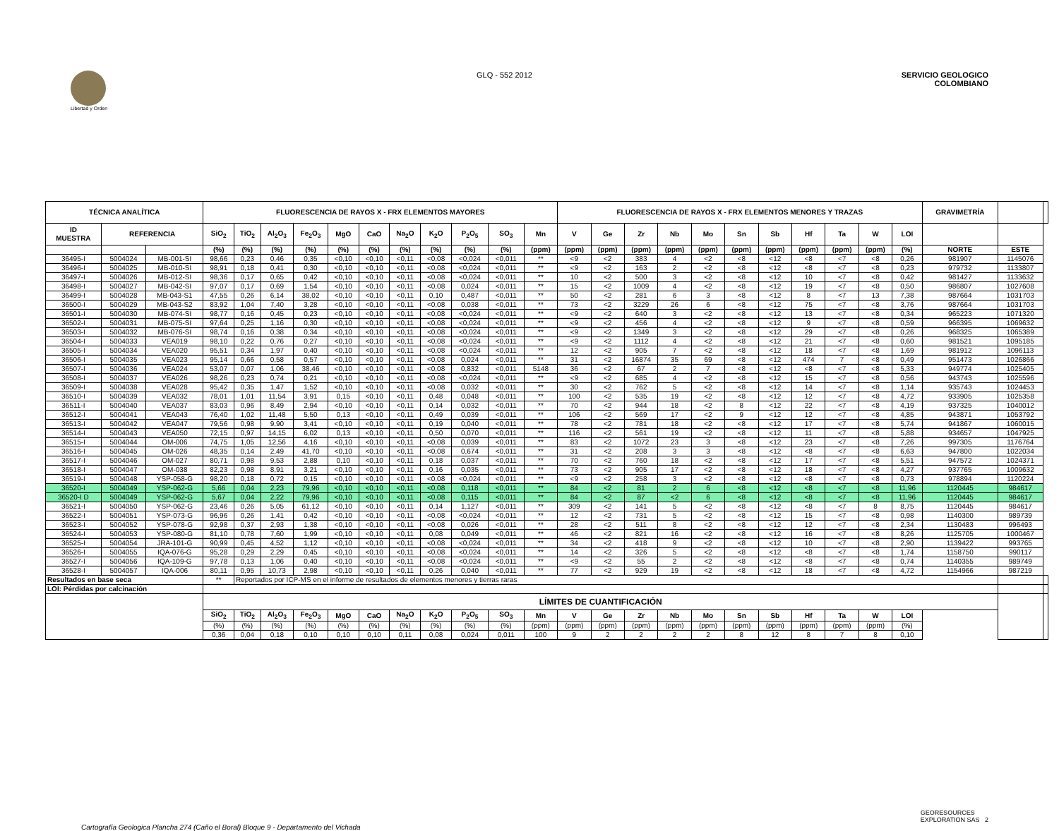Libertad y Orden
GLQ - 552 2012 SERVICIO GEOLOGICO
COLOMBIANO
| TÉCNICA ANALÍTICA | | | FLUORESCENCIA DE RAYOS X - FRX ELEMENTOS MAYORES | | | | | | | | | | | FLUORESCENCIA DE RAYOS X - FRX ELEMENTOS MENORES Y TRAZAS | | | | | | | | | | | GRAVIMETRÍA | | |
| --- | --- | --- | --- | --- | --- | --- | --- | --- | --- | --- | --- | --- | --- | --- | --- | --- | --- | --- | --- | --- | --- | --- | --- | --- | --- | --- | --- |
| ID MUESTRA | REFERENCIA | | SiO<sub>2</sub> | TiO<sub>2</sub> | Al<sub>2</sub>O<sub>3</sub> | Fe<sub>2</sub>O<sub>3</sub> | MgO | CaO | Na<sub>2</sub>O | K<sub>2</sub>O | P<sub>2</sub>O<sub>5</sub> | SO<sub>3</sub> | Mn | V | Ge | Zr | Nb | Mo | Sn | Sb | Hf | Ta | W | LOI | | | |
| | | | (%) | (%) | (%) | (%) | (%) | (%) | (%) | (%) | (%) | (%) | (ppm) | (ppm) | (ppm) | (ppm) | (ppm) | (ppm) | (ppm) | (ppm) | (ppm) | (ppm) | (ppm) | (%) | NORTE | ESTE | |
| 36495-I | 5004024 | MB-001-SI | 98,66 | 0,23 | 0,46 | 0,35 | <0,10 | <0,10 | <0,11 | <0,08 | <0,024 | <0,011 | ** | <9 | <2 | 383 | 4 | <2 | <8 | <12 | <8 | <7 | <8 | 0,26 | 981907 | 1145076 | |
| 36496-I | 5004025 | MB-010-SI | 98,91 | 0,18 | 0,41 | 0,30 | <0,10 | <0,10 | <0,11 | <0,08 | <0,024 | <0,011 | ** | <9 | <2 | 163 | 2 | <2 | <8 | <12 | <8 | <7 | <8 | 0,23 | 979732 | 1133807 | |
| 36497-I | 5004026 | MB-012-SI | 98,36 | 0,17 | 0,65 | 0,42 | <0,10 | <0,10 | <0,11 | <0,08 | <0,024 | <0,011 | ** | 10 | <2 | 500 | 3 | <2 | <8 | <12 | 10 | <7 | <8 | 0,42 | 981427 | 1133632 | |
| 36498-I | 5004027 | MB-042-SI | 97,07 | 0,17 | 0,69 | 1,54 | <0,10 | <0,10 | <0,11 | <0,08 | 0,024 | <0,011 | ** | 15 | <2 | 1009 | 4 | <2 | <8 | <12 | 19 | <7 | <8 | 0,50 | 986807 | 1027608 | |
| 36499-I | 5004028 | MB-043-S1 | 47,55 | 0,26 | 6,14 | 38,02 | <0,10 | <0,10 | <0,11 | 0,10 | 0,487 | <0,011 | ** | 50 | <2 | 281 | 6 | 3 | <8 | <12 | 8 | <7 | 13 | 7,38 | 987664 | 1031703 | |
| 36500-I | 5004029 | MB-043-S2 | 83,92 | 1,04 | 7,40 | 3,28 | <0,10 | <0,10 | <0,11 | <0,08 | 0,038 | <0,011 | ** | 73 | <2 | 3229 | 26 | 6 | <8 | <12 | 75 | <7 | <8 | 3,76 | 987664 | 1031703 | |
| 36501-I | 5004030 | MB-074-SI | 98,77 | 0,16 | 0,45 | 0,23 | <0,10 | <0,10 | <0,11 | <0,08 | <0,024 | <0,011 | ** | <9 | <2 | 640 | 3 | <2 | <8 | <12 | 13 | <7 | <8 | 0,34 | 965223 | 1071320 | |
| 36502-I | 5004031 | MB-075-SI | 97,64 | 0,25 | 1,16 | 0,30 | <0,10 | <0,10 | <0,11 | <0,08 | <0,024 | <0,011 | ** | <9 | <2 | 456 | 4 | <2 | <8 | <12 | 9 | <7 | <8 | 0,59 | 966395 | 1069632 | |
| 36503-I | 5004032 | MB-076-SI | 98,74 | 0,16 | 0,38 | 0,34 | <0,10 | <0,10 | <0,11 | <0,08 | <0,024 | <0,011 | ** | <9 | <2 | 1349 | 3 | <2 | <8 | <12 | 29 | <7 | <8 | 0,26 | 968325 | 1065389 | |
| 36504-I | 5004033 | VEA019 | 98,10 | 0,22 | 0,76 | 0,27 | <0,10 | <0,10 | <0,11 | <0,08 | <0,024 | <0,011 | ** | <9 | <2 | 1112 | 4 | <2 | <8 | <12 | 21 | <7 | <8 | 0,60 | 981521 | 1095185 | |
| 36505-I | 5004034 | VEA020 | 95,51 | 0,34 | 1,97 | 0,40 | <0,10 | <0,10 | <0,11 | <0,08 | <0,024 | <0,011 | ** | 12 | <2 | 905 | 7 | <2 | <8 | <12 | 18 | <7 | <8 | 1,69 | 981912 | 1096113 | |
| 36506-I | 5004035 | VEA023 | 95,14 | 0,66 | 0,58 | 0,57 | <0,10 | <0,10 | <0,11 | <0,08 | 0,024 | <0,011 | ** | 31 | <2 | 16874 | 35 | 69 | <8 | <12 | 474 | 7 | <8 | 0,49 | 951473 | 1026866 | |
| 36507-I | 5004036 | VEA024 | 53,07 | 0,07 | 1,06 | 38,46 | <0,10 | <0,10 | <0,11 | <0,08 | 0,832 | <0,011 | 5148 | 36 | <2 | 67 | 2 | 7 | <8 | <12 | <8 | <7 | <8 | 5,33 | 949774 | 1025405 | |
| 36508-I | 5004037 | VEA026 | 98,26 | 0,23 | 0,74 | 0,21 | <0,10 | <0,10 | <0,11 | <0,08 | <0,024 | <0,011 | ** | <9 | <2 | 685 | 4 | <2 | <8 | <12 | 15 | <7 | <8 | 0,56 | 943743 | 1025596 | |
| 36509-I | 5004038 | VEA028 | 95,42 | 0,35 | 1,47 | 1,52 | <0,10 | <0,10 | <0,11 | <0,08 | 0,032 | <0,011 | ** | 30 | <2 | 762 | 5 | <2 | <8 | <12 | 14 | <7 | <8 | 1,14 | 935743 | 1024453 | |
| 36510-I | 5004039 | VEA032 | 78,01 | 1,01 | 11,54 | 3,91 | 0,15 | <0,10 | <0,11 | 0,48 | 0,048 | <0,011 | ** | 100 | <2 | 535 | 19 | <2 | <8 | <12 | 12 | <7 | <8 | 4,72 | 933905 | 1025358 | |
| 36511-I | 5004040 | VEA037 | 83,03 | 0,96 | 8,49 | 2,94 | <0,10 | <0,10 | <0,11 | 0,14 | 0,032 | <0,011 | ** | 70 | <2 | 944 | 18 | <2 | 8 | <12 | 22 | <7 | <8 | 4,19 | 937325 | 1040012 | |
| 36512-I | 5004041 | VEA043 | 76,40 | 1,02 | 11,48 | 5,50 | 0,13 | <0,10 | <0,11 | 0,49 | 0,039 | <0,011 | ** | 106 | <2 | 569 | 17 | <2 | 9 | <12 | 12 | <7 | <8 | 4,85 | 943871 | 1053792 | |
| 36513-I | 5004042 | VEA047 | 79,56 | 0,98 | 9,90 | 3,41 | <0,10 | <0,10 | <0,11 | 0,19 | 0,040 | <0,011 | ** | 78 | <2 | 781 | 18 | <2 | <8 | <12 | 17 | <7 | <8 | 5,74 | 941867 | 1060015 | |
| 36514-I | 5004043 | VEA050 | 72,15 | 0,97 | 14,15 | 6,02 | 0,13 | <0,10 | <0,11 | 0,50 | 0,070 | <0,011 | ** | 116 | <2 | 561 | 19 | <2 | <8 | <12 | 11 | <7 | <8 | 5,88 | 934657 | 1047925 | |
| 36515-I | 5004044 | OM-006 | 74,75 | 1,05 | 12,56 | 4,16 | <0,10 | <0,10 | <0,11 | <0,08 | 0,039 | <0,011 | ** | 83 | <2 | 1072 | 23 | 3 | <8 | <12 | 23 | <7 | <8 | 7,26 | 997305 | 1176764 | |
| 36516-I | 5004045 | OM-026 | 48,35 | 0,14 | 2,49 | 41,70 | <0,10 | <0,10 | <0,11 | <0,08 | 0,674 | <0,011 | ** | 31 | <2 | 208 | 3 | 3 | <8 | <12 | <8 | <7 | <8 | 6,63 | 947800 | 1022034 | |
| 36517-I | 5004046 | OM-027 | 80,71 | 0,98 | 9,53 | 2,88 | 0,10 | <0,10 | <0,11 | 0,18 | 0,037 | <0,011 | ** | 70 | <2 | 760 | 18 | <2 | <8 | <12 | 17 | <7 | <8 | 5,51 | 947572 | 1024371 | |
| 36518-I | 5004047 | OM-038 | 82,23 | 0,98 | 8,91 | 3,21 | <0,10 | <0,10 | <0,11 | 0,16 | 0,035 | <0,011 | ** | 73 | <2 | 905 | 17 | <2 | <8 | <12 | 18 | <7 | <8 | 4,27 | 937765 | 1009632 | |
| 36519-I | 5004048 | YSP-058-G | 98,20 | 0,18 | 0,72 | 0,15 | <0,10 | <0,10 | <0,11 | <0,08 | <0,024 | <0,011 | ** | <9 | <2 | 258 | 3 | <2 | <8 | <12 | <8 | <7 | <8 | 0,73 | 978894 | 1120224 | |
| 36520-I | 5004049 | YSP-062-G | 5,66 | 0,04 | 2,23 | 79,96 | <0,10 | <0,10 | <0,11 | <0,08 | 0,118 | <0,011 | ** | 84 | <2 | 81 | 2 | 6 | <8 | <12 | <8 | <7 | <8 | 11,96 | 1120445 | 984617 | |
| 36520-I D | 5004049 | YSP-062-G | 5,67 | 0,04 | 2,22 | 79,96 | <0,10 | <0,10 | <0,11 | <0,08 | 0,115 | <0,011 | ** | 84 | <2 | 87 | <2 | 6 | <8 | <12 | <8 | <7 | <8 | 11,96 | 1120445 | 984617 | |
| 36521-I | 5004050 | YSP-062-G | 23,46 | 0,26 | 5,05 | 61,12 | <0,10 | <0,10 | <0,11 | 0,14 | 1,127 | <0,011 | ** | 309 | <2 | 141 | 5 | <2 | <8 | <12 | <8 | <7 | 8 | 8,75 | 1120445 | 984617 | |
| 36522-I | 5004051 | YSP-073-G | 96,96 | 0,26 | 1,41 | 0,42 | <0,10 | <0,10 | <0,11 | <0,08 | <0,024 | <0,011 | ** | 12 | <2 | 731 | 5 | <2 | <8 | <12 | 15 | <7 | <8 | 0,98 | 1140300 | 989739 | |
| 36523-I | 5004052 | YSP-078-G | 92,98 | 0,37 | 2,93 | 1,38 | <0,10 | <0,10 | <0,11 | <0,08 | 0,026 | <0,011 | ** | 28 | <2 | 511 | 8 | <2 | <8 | <12 | 12 | <7 | <8 | 2,34 | 1130483 | 996493 | |
| 36524-I | 5004053 | YSP-080-G | 81,10 | 0,78 | 7,60 | 1,99 | <0,10 | <0,10 | <0,11 | 0,08 | 0,049 | <0,011 | ** | 46 | <2 | 821 | 16 | <2 | <8 | <12 | 16 | <7 | <8 | 8,26 | 1125705 | 1000467 | |
| 36525-I | 5004054 | JRA-101-G | 90,99 | 0,45 | 4,52 | 1,12 | <0,10 | <0,10 | <0,11 | <0,08 | <0,024 | <0,011 | ** | 34 | <2 | 418 | 9 | <2 | <8 | <12 | 10 | <7 | <8 | 2,90 | 1139422 | 993765 | |
| 36526-I | 5004055 | IQA-076-G | 95,28 | 0,29 | 2,29 | 0,45 | <0,10 | <0,10 | <0,11 | <0,08 | <0,024 | <0,011 | ** | 14 | <2 | 326 | 5 | <2 | <8 | <12 | <8 | <7 | <8 | 1,74 | 1158750 | 990117 | |
| 36527-I | 5004056 | IQA-109-G | 97,78 | 0,13 | 1,06 | 0,40 | <0,10 | <0,10 | <0,11 | <0,08 | <0,024 | <0,011 | ** | <9 | <2 | 55 | 2 | <2 | <8 | <12 | <8 | <7 | <8 | 0,74 | 1140355 | 989749 | |
| 36528-I | 5004057 | IQA-006 | 80,11 | 0,95 | 10,73 | 2,98 | <0,10 | <0,10 | <0,11 | 0,26 | 0,040 | <0,011 | ** | 77 | <2 | 929 | 19 | <2 | <8 | <12 | 18 | <7 | <8 | 4,72 | 1154966 | 987219 | |
| Resultados en base seca | | | ** | Reportados por ICP-MS en el informe de resultados de elementos menores y tierras raras | | | | | | | | | | | | | | | | | | | | | | | |
| LOI: Pérdidas por calcinación | | | | | | | | | | | | | | | | | | | | | | | | | | | |
| | | | LÍMITES DE CUANTIFICACIÓN | | | | | | | | | | | | | | | | | | | | | | | | |
| | | | SiO<sub>2</sub> | TiO<sub>2</sub> | Al<sub>2</sub>O<sub>3</sub> | Fe<sub>2</sub>O<sub>3</sub> | MgO | CaO | Na<sub>2</sub>O | K<sub>2</sub>O | P<sub>2</sub>O<sub>5</sub> | SO<sub>3</sub> | Mn | V | Ge | Zr | Nb | Mo | Sn | Sb | Hf | Ta | W | LOI | | | |
| | | | (%) | (%) | (%) | (%) | (%) | (%) | (%) | (%) | (%) | (%) | (ppm) | (ppm) | (ppm) | (ppm) | (ppm) | (ppm) | (ppm) | (ppm) | (ppm) | (ppm) | (ppm) | (%) | | | |
| | | | 0,36 | 0,04 | 0,18 | 0,10 | 0,10 | 0,10 | 0,11 | 0,08 | 0,024 | 0,011 | 100 | 9 | 2 | 2 | 2 | 2 | 8 | 12 | 8 | 7 | 8 | 0,10 | | | |
Cartografía Geologica Plancha 274 (Caño el Boral) Bloque 9 - Departamento del Vichada
GEORESOURCES
EXPLORATION SAS 2